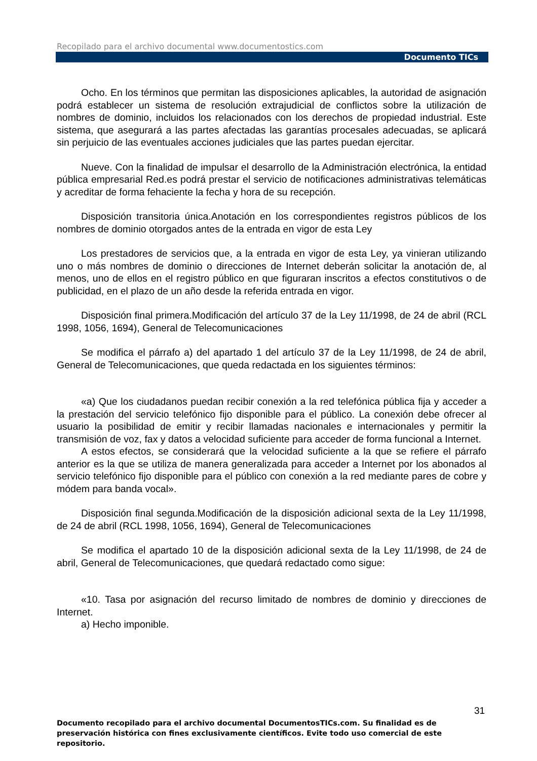Recopilado para el archivo documental www.documentostics.com
Documento TICs
Ocho. En los términos que permitan las disposiciones aplicables, la autoridad de asignación podrá establecer un sistema de resolución extrajudicial de conflictos sobre la utilización de nombres de dominio, incluidos los relacionados con los derechos de propiedad industrial. Este sistema, que asegurará a las partes afectadas las garantías procesales adecuadas, se aplicará sin perjuicio de las eventuales acciones judiciales que las partes puedan ejercitar.
Nueve. Con la finalidad de impulsar el desarrollo de la Administración electrónica, la entidad pública empresarial Red.es podrá prestar el servicio de notificaciones administrativas telemáticas y acreditar de forma fehaciente la fecha y hora de su recepción.
Disposición transitoria única.Anotación en los correspondientes registros públicos de los nombres de dominio otorgados antes de la entrada en vigor de esta Ley
Los prestadores de servicios que, a la entrada en vigor de esta Ley, ya vinieran utilizando uno o más nombres de dominio o direcciones de Internet deberán solicitar la anotación de, al menos, uno de ellos en el registro público en que figuraran inscritos a efectos constitutivos o de publicidad, en el plazo de un año desde la referida entrada en vigor.
Disposición final primera.Modificación del artículo 37 de la Ley 11/1998, de 24 de abril (RCL 1998, 1056, 1694), General de Telecomunicaciones
Se modifica el párrafo a) del apartado 1 del artículo 37 de la Ley 11/1998, de 24 de abril, General de Telecomunicaciones, que queda redactada en los siguientes términos:
«a) Que los ciudadanos puedan recibir conexión a la red telefónica pública fija y acceder a la prestación del servicio telefónico fijo disponible para el público. La conexión debe ofrecer al usuario la posibilidad de emitir y recibir llamadas nacionales e internacionales y permitir la transmisión de voz, fax y datos a velocidad suficiente para acceder de forma funcional a Internet.
A estos efectos, se considerará que la velocidad suficiente a la que se refiere el párrafo anterior es la que se utiliza de manera generalizada para acceder a Internet por los abonados al servicio telefónico fijo disponible para el público con conexión a la red mediante pares de cobre y módem para banda vocal».
Disposición final segunda.Modificación de la disposición adicional sexta de la Ley 11/1998, de 24 de abril (RCL 1998, 1056, 1694), General de Telecomunicaciones
Se modifica el apartado 10 de la disposición adicional sexta de la Ley 11/1998, de 24 de abril, General de Telecomunicaciones, que quedará redactado como sigue:
«10. Tasa por asignación del recurso limitado de nombres de dominio y direcciones de Internet.
a) Hecho imponible.
31
Documento recopilado para el archivo documental DocumentosTICs.com. Su finalidad es de preservación histórica con fines exclusivamente científicos. Evite todo uso comercial de este repositorio.